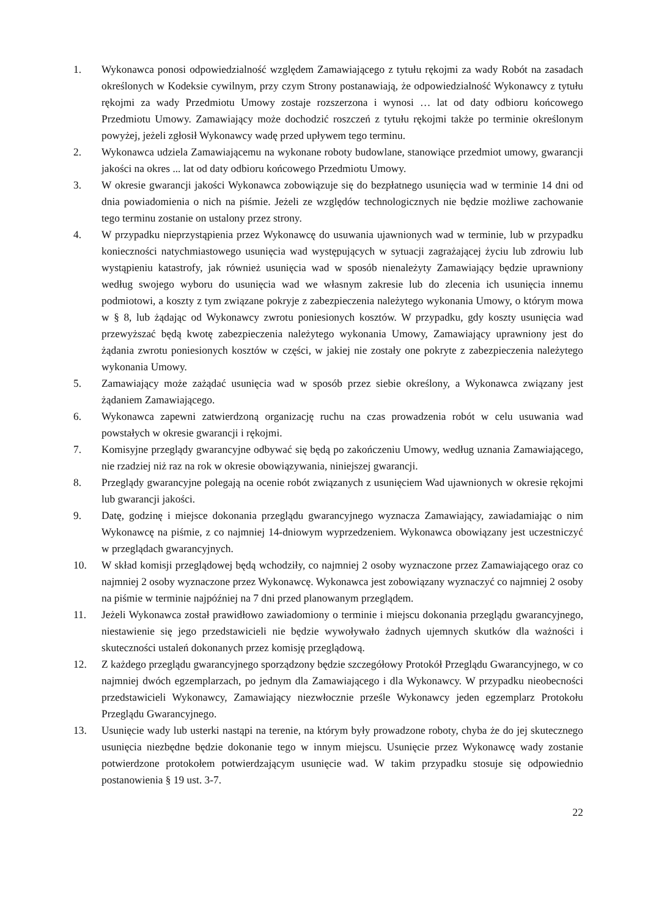1. Wykonawca ponosi odpowiedzialność względem Zamawiającego z tytułu rękojmi za wady Robót na zasadach określonych w Kodeksie cywilnym, przy czym Strony postanawiają, że odpowiedzialność Wykonawcy z tytułu rękojmi za wady Przedmiotu Umowy zostaje rozszerzona i wynosi … lat od daty odbioru końcowego Przedmiotu Umowy. Zamawiający może dochodzić roszczeń z tytułu rękojmi także po terminie określonym powyżej, jeżeli zgłosił Wykonawcy wadę przed upływem tego terminu.
2. Wykonawca udziela Zamawiającemu na wykonane roboty budowlane, stanowiące przedmiot umowy, gwarancji jakości na okres ... lat od daty odbioru końcowego Przedmiotu Umowy.
3. W okresie gwarancji jakości Wykonawca zobowiązuje się do bezpłatnego usunięcia wad w terminie 14 dni od dnia powiadomienia o nich na piśmie. Jeżeli ze względów technologicznych nie będzie możliwe zachowanie tego terminu zostanie on ustalony przez strony.
4. W przypadku nieprzystąpienia przez Wykonawcę do usuwania ujawnionych wad w terminie, lub w przypadku konieczności natychmiastowego usunięcia wad występujących w sytuacji zagrażającej życiu lub zdrowiu lub wystąpieniu katastrofy, jak również usunięcia wad w sposób nienależyty Zamawiający będzie uprawniony według swojego wyboru do usunięcia wad we własnym zakresie lub do zlecenia ich usunięcia innemu podmiotowi, a koszty z tym związane pokryje z zabezpieczenia należytego wykonania Umowy, o którym mowa w § 8, lub żądając od Wykonawcy zwrotu poniesionych kosztów. W przypadku, gdy koszty usunięcia wad przewyższać będą kwotę zabezpieczenia należytego wykonania Umowy, Zamawiający uprawniony jest do żądania zwrotu poniesionych kosztów w części, w jakiej nie zostały one pokryte z zabezpieczenia należytego wykonania Umowy.
5. Zamawiający może zażądać usunięcia wad w sposób przez siebie określony, a Wykonawca związany jest żądaniem Zamawiającego.
6. Wykonawca zapewni zatwierdzoną organizację ruchu na czas prowadzenia robót w celu usuwania wad powstałych w okresie gwarancji i rękojmi.
7. Komisyjne przeglądy gwarancyjne odbywać się będą po zakończeniu Umowy, według uznania Zamawiającego, nie rzadziej niż raz na rok w okresie obowiązywania, niniejszej gwarancji.
8. Przeglądy gwarancyjne polegają na ocenie robót związanych z usunięciem Wad ujawnionych w okresie rękojmi lub gwarancji jakości.
9. Datę, godzinę i miejsce dokonania przeglądu gwarancyjnego wyznacza Zamawiający, zawiadamiając o nim Wykonawcę na piśmie, z co najmniej 14-dniowym wyprzedzeniem. Wykonawca obowiązany jest uczestniczyć w przeglądach gwarancyjnych.
10. W skład komisji przeglądowej będą wchodziły, co najmniej 2 osoby wyznaczone przez Zamawiającego oraz co najmniej 2 osoby wyznaczone przez Wykonawcę. Wykonawca jest zobowiązany wyznaczyć co najmniej 2 osoby na piśmie w terminie najpóźniej na 7 dni przed planowanym przeglądem.
11. Jeżeli Wykonawca został prawidłowo zawiadomiony o terminie i miejscu dokonania przeglądu gwarancyjnego, niestawienie się jego przedstawicieli nie będzie wywoływało żadnych ujemnych skutków dla ważności i skuteczności ustaleń dokonanych przez komisję przeglądową.
12. Z każdego przeglądu gwarancyjnego sporządzony będzie szczegółowy Protokół Przeglądu Gwarancyjnego, w co najmniej dwóch egzemplarzach, po jednym dla Zamawiającego i dla Wykonawcy. W przypadku nieobecności przedstawicieli Wykonawcy, Zamawiający niezwłocznie prześle Wykonawcy jeden egzemplarz Protokołu Przeglądu Gwarancyjnego.
13. Usunięcie wady lub usterki nastąpi na terenie, na którym były prowadzone roboty, chyba że do jej skutecznego usunięcia niezbędne będzie dokonanie tego w innym miejscu. Usunięcie przez Wykonawcę wady zostanie potwierdzone protokołem potwierdzającym usunięcie wad. W takim przypadku stosuje się odpowiednio postanowienia § 19 ust. 3-7.
22